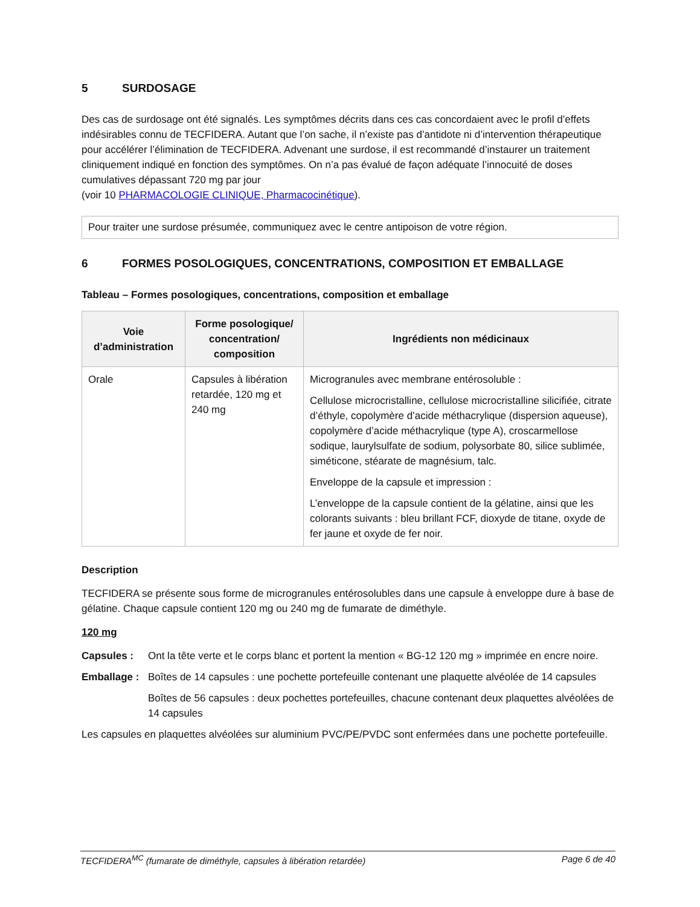5 SURDOSAGE
Des cas de surdosage ont été signalés. Les symptômes décrits dans ces cas concordaient avec le profil d’effets indésirables connu de TECFIDERA. Autant que l’on sache, il n’existe pas d’antidote ni d’intervention thérapeutique pour accélérer l’élimination de TECFIDERA. Advenant une surdose, il est recommandé d’instaurer un traitement cliniquement indiqué en fonction des symptômes. On n’a pas évalué de façon adéquate l’innocuité de doses cumulatives dépassant 720 mg par jour
(voir 10 PHARMACOLOGIE CLINIQUE, Pharmacocinétique).
Pour traiter une surdose présumée, communiquez avec le centre antipoison de votre région.
6 FORMES POSOLOGIQUES, CONCENTRATIONS, COMPOSITION ET EMBALLAGE
Tableau – Formes posologiques, concentrations, composition et emballage
| Voie d’administration | Forme posologique/ concentration/ composition | Ingrédients non médicinaux |
| --- | --- | --- |
| Orale | Capsules à libération retardée, 120 mg et 240 mg | Microgranules avec membrane entérosoluble : Cellulose microcristalline, cellulose microcristalline silicifiée, citrate d’éthyle, copolymère d’acide méthacrylique (dispersion aqueuse), copolymère d’acide méthacrylique (type A), croscarmellose sodique, laurylsulfate de sodium, polysorbate 80, silice sublimée, siméticone, stéarate de magnésium, talc. Enveloppe de la capsule et impression : L’enveloppe de la capsule contient de la gélatine, ainsi que les colorants suivants : bleu brillant FCF, dioxyde de titane, oxyde de fer jaune et oxyde de fer noir. |
Description
TECFIDERA se présente sous forme de microgranules entérosolubles dans une capsule à enveloppe dure à base de gélatine. Chaque capsule contient 120 mg ou 240 mg de fumarate de diméthyle.
120 mg
Capsules : Ont la tête verte et le corps blanc et portent la mention « BG-12 120 mg » imprimée en encre noire.
Emballage :
Boîtes de 14 capsules : une pochette portefeuille contenant une plaquette alvéolée de 14 capsules
Boîtes de 56 capsules : deux pochettes portefeuilles, chacune contenant deux plaquettes alvéolées de 14 capsules
Les capsules en plaquettes alvéolées sur aluminium PVC/PE/PVDC sont enfermées dans une pochette portefeuille.
TECFIDERA<sup>MC</sup> (fumarate de diméthyle, capsules à libération retardée) Page 6 de 40